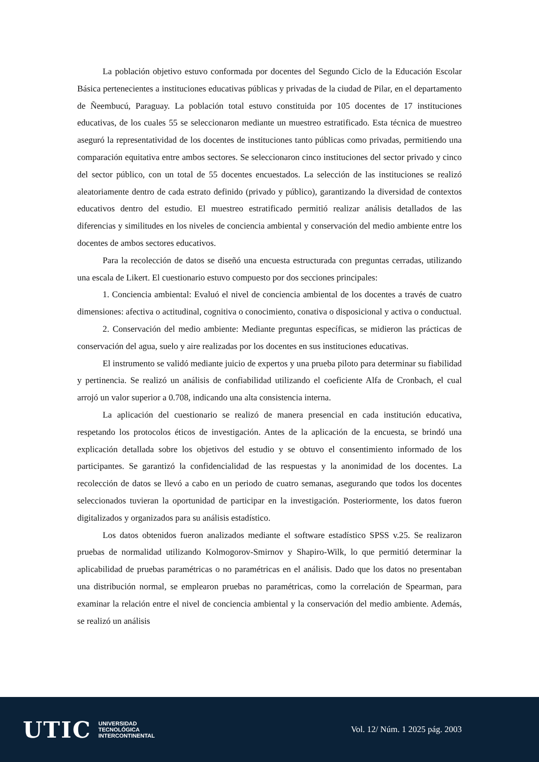La población objetivo estuvo conformada por docentes del Segundo Ciclo de la Educación Escolar Básica pertenecientes a instituciones educativas públicas y privadas de la ciudad de Pilar, en el departamento de Ñeembucú, Paraguay. La población total estuvo constituida por 105 docentes de 17 instituciones educativas, de los cuales 55 se seleccionaron mediante un muestreo estratificado. Esta técnica de muestreo aseguró la representatividad de los docentes de instituciones tanto públicas como privadas, permitiendo una comparación equitativa entre ambos sectores. Se seleccionaron cinco instituciones del sector privado y cinco del sector público, con un total de 55 docentes encuestados. La selección de las instituciones se realizó aleatoriamente dentro de cada estrato definido (privado y público), garantizando la diversidad de contextos educativos dentro del estudio. El muestreo estratificado permitió realizar análisis detallados de las diferencias y similitudes en los niveles de conciencia ambiental y conservación del medio ambiente entre los docentes de ambos sectores educativos.
Para la recolección de datos se diseñó una encuesta estructurada con preguntas cerradas, utilizando una escala de Likert. El cuestionario estuvo compuesto por dos secciones principales:
1. Conciencia ambiental: Evaluó el nivel de conciencia ambiental de los docentes a través de cuatro dimensiones: afectiva o actitudinal, cognitiva o conocimiento, conativa o disposicional y activa o conductual.
2. Conservación del medio ambiente: Mediante preguntas específicas, se midieron las prácticas de conservación del agua, suelo y aire realizadas por los docentes en sus instituciones educativas.
El instrumento se validó mediante juicio de expertos y una prueba piloto para determinar su fiabilidad y pertinencia. Se realizó un análisis de confiabilidad utilizando el coeficiente Alfa de Cronbach, el cual arrojó un valor superior a 0.708, indicando una alta consistencia interna.
La aplicación del cuestionario se realizó de manera presencial en cada institución educativa, respetando los protocolos éticos de investigación. Antes de la aplicación de la encuesta, se brindó una explicación detallada sobre los objetivos del estudio y se obtuvo el consentimiento informado de los participantes. Se garantizó la confidencialidad de las respuestas y la anonimidad de los docentes. La recolección de datos se llevó a cabo en un periodo de cuatro semanas, asegurando que todos los docentes seleccionados tuvieran la oportunidad de participar en la investigación. Posteriormente, los datos fueron digitalizados y organizados para su análisis estadístico.
Los datos obtenidos fueron analizados mediante el software estadístico SPSS v.25. Se realizaron pruebas de normalidad utilizando Kolmogorov-Smirnov y Shapiro-Wilk, lo que permitió determinar la aplicabilidad de pruebas paramétricas o no paramétricas en el análisis. Dado que los datos no presentaban una distribución normal, se emplearon pruebas no paramétricas, como la correlación de Spearman, para examinar la relación entre el nivel de conciencia ambiental y la conservación del medio ambiente. Además, se realizó un análisis
UTIC
UNIVERSIDAD
TECNOLÓGICA
INTERCONTINENTAL
Vol. 12/ Núm. 1 2025 pág. 2003